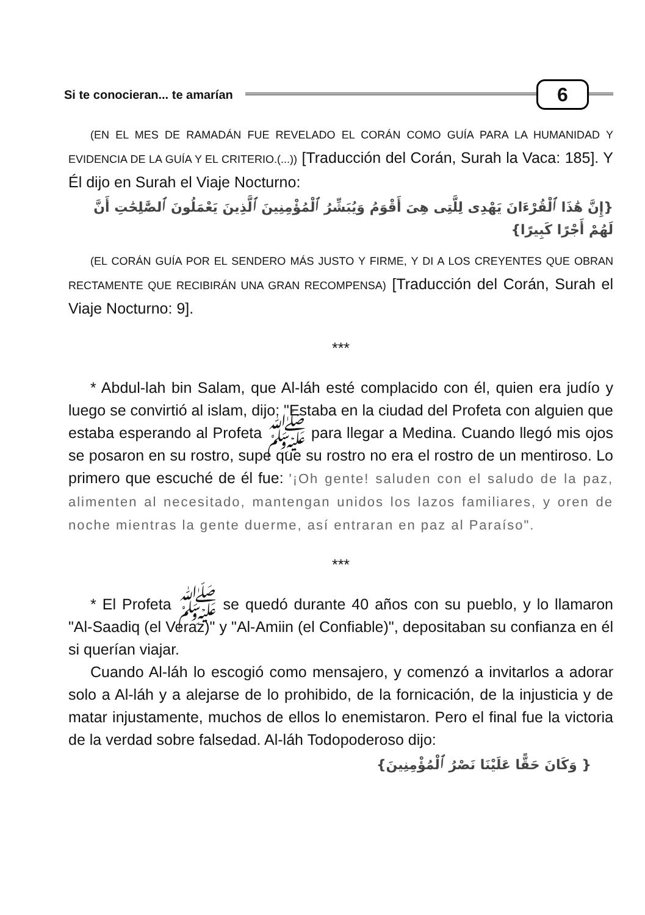Si te conocieran... te amarían 6
(EN EL MES DE RAMADÁN FUE REVELADO EL CORÁN COMO GUÍA PARA LA HUMANIDAD Y EVIDENCIA DE LA GUÍA Y EL CRITERIO.(...)) [Traducción del Corán, Surah la Vaca: 185]. Y Él dijo en Surah el Viaje Nocturno:
{إِنَّ هَٰذَا ٱلْقُرْءَانَ يَهْدِى لِلَّتِى هِىَ أَقْوَمُ وَيُبَشِّرُ ٱلْمُؤْمِنِينَ ٱلَّذِينَ يَعْمَلُونَ ٱلصَّٰلِحَٰتِ أَنَّ لَهُمْ أَجْرًا كَبِيرًا}
(EL CORÁN GUÍA POR EL SENDERO MÁS JUSTO Y FIRME, Y DI A LOS CREYENTES QUE OBRAN RECTAMENTE QUE RECIBIRÁN UNA GRAN RECOMPENSA) [Traducción del Corán, Surah el Viaje Nocturno: 9].
***
* Abdul-lah bin Salam, que Al-láh esté complacido con él, quien era judío y luego se convirtió al islam, dijo: "Estaba en la ciudad del Profeta con alguien que estaba esperando al Profeta ﷺ para llegar a Medina. Cuando llegó mis ojos se posaron en su rostro, supe que su rostro no era el rostro de un mentiroso. Lo primero que escuché de él fue: '¡Oh gente! saluden con el saludo de la paz, alimenten al necesitado, mantengan unidos los lazos familiares, y oren de noche mientras la gente duerme, así entraran en paz al Paraíso".
***
* El Profeta ﷺ se quedó durante 40 años con su pueblo, y lo llamaron "Al-Saadiq (el Veraz)" y "Al-Amiin (el Confiable)", depositaban su confianza en él si querían viajar.
Cuando Al-láh lo escogió como mensajero, y comenzó a invitarlos a adorar solo a Al-láh y a alejarse de lo prohibido, de la fornicación, de la injusticia y de matar injustamente, muchos de ellos lo enemistaron. Pero el final fue la victoria de la verdad sobre falsedad. Al-láh Todopoderoso dijo:
{ وَكَانَ حَقًّا عَلَيْنَا نَصْرُ ٱلْمُؤْمِنِينَ}